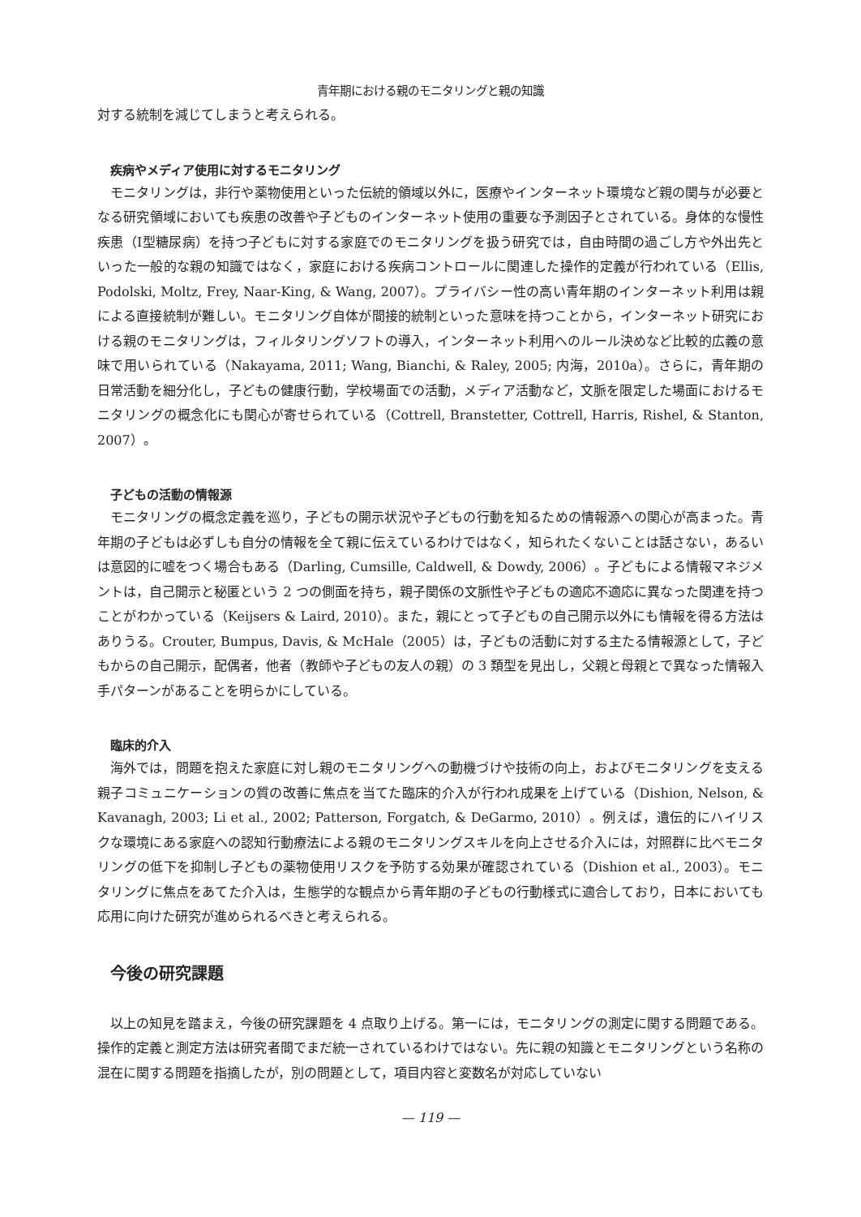青年期における親のモニタリングと親の知識
対する統制を減じてしまうと考えられる。
疾病やメディア使用に対するモニタリング
モニタリングは，非行や薬物使用といった伝統的領域以外に，医療やインターネット環境など親の関与が必要となる研究領域においても疾患の改善や子どものインターネット使用の重要な予測因子とされている。身体的な慢性疾患（Ⅰ型糖尿病）を持つ子どもに対する家庭でのモニタリングを扱う研究では，自由時間の過ごし方や外出先といった一般的な親の知識ではなく，家庭における疾病コントロールに関連した操作的定義が行われている（Ellis, Podolski, Moltz, Frey, Naar-King, & Wang, 2007）。プライバシー性の高い青年期のインターネット利用は親による直接統制が難しい。モニタリング自体が間接的統制といった意味を持つことから，インターネット研究における親のモニタリングは，フィルタリングソフトの導入，インターネット利用へのルール決めなど比較的広義の意味で用いられている（Nakayama, 2011; Wang, Bianchi, & Raley, 2005; 内海，2010a）。さらに，青年期の日常活動を細分化し，子どもの健康行動，学校場面での活動，メディア活動など，文脈を限定した場面におけるモニタリングの概念化にも関心が寄せられている（Cottrell, Branstetter, Cottrell, Harris, Rishel, & Stanton, 2007）。
子どもの活動の情報源
モニタリングの概念定義を巡り，子どもの開示状況や子どもの行動を知るための情報源への関心が高まった。青年期の子どもは必ずしも自分の情報を全て親に伝えているわけではなく，知られたくないことは話さない，あるいは意図的に嘘をつく場合もある（Darling, Cumsille, Caldwell, & Dowdy, 2006）。子どもによる情報マネジメントは，自己開示と秘匿という 2 つの側面を持ち，親子関係の文脈性や子どもの適応不適応に異なった関連を持つことがわかっている（Keijsers & Laird, 2010）。また，親にとって子どもの自己開示以外にも情報を得る方法はありうる。Crouter, Bumpus, Davis, & McHale（2005）は，子どもの活動に対する主たる情報源として，子どもからの自己開示，配偶者，他者（教師や子どもの友人の親）の 3 類型を見出し，父親と母親とで異なった情報入手パターンがあることを明らかにしている。
臨床的介入
海外では，問題を抱えた家庭に対し親のモニタリングへの動機づけや技術の向上，およびモニタリングを支える親子コミュニケーションの質の改善に焦点を当てた臨床的介入が行われ成果を上げている（Dishion, Nelson, & Kavanagh, 2003; Li et al., 2002; Patterson, Forgatch, & DeGarmo, 2010）。例えば，遺伝的にハイリスクな環境にある家庭への認知行動療法による親のモニタリングスキルを向上させる介入には，対照群に比べモニタリングの低下を抑制し子どもの薬物使用リスクを予防する効果が確認されている（Dishion et al., 2003）。モニタリングに焦点をあてた介入は，生態学的な観点から青年期の子どもの行動様式に適合しており，日本においても応用に向けた研究が進められるべきと考えられる。
今後の研究課題
以上の知見を踏まえ，今後の研究課題を 4 点取り上げる。第一には，モニタリングの測定に関する問題である。操作的定義と測定方法は研究者間でまだ統一されているわけではない。先に親の知識とモニタリングという名称の混在に関する問題を指摘したが，別の問題として，項目内容と変数名が対応していない
— 119 —